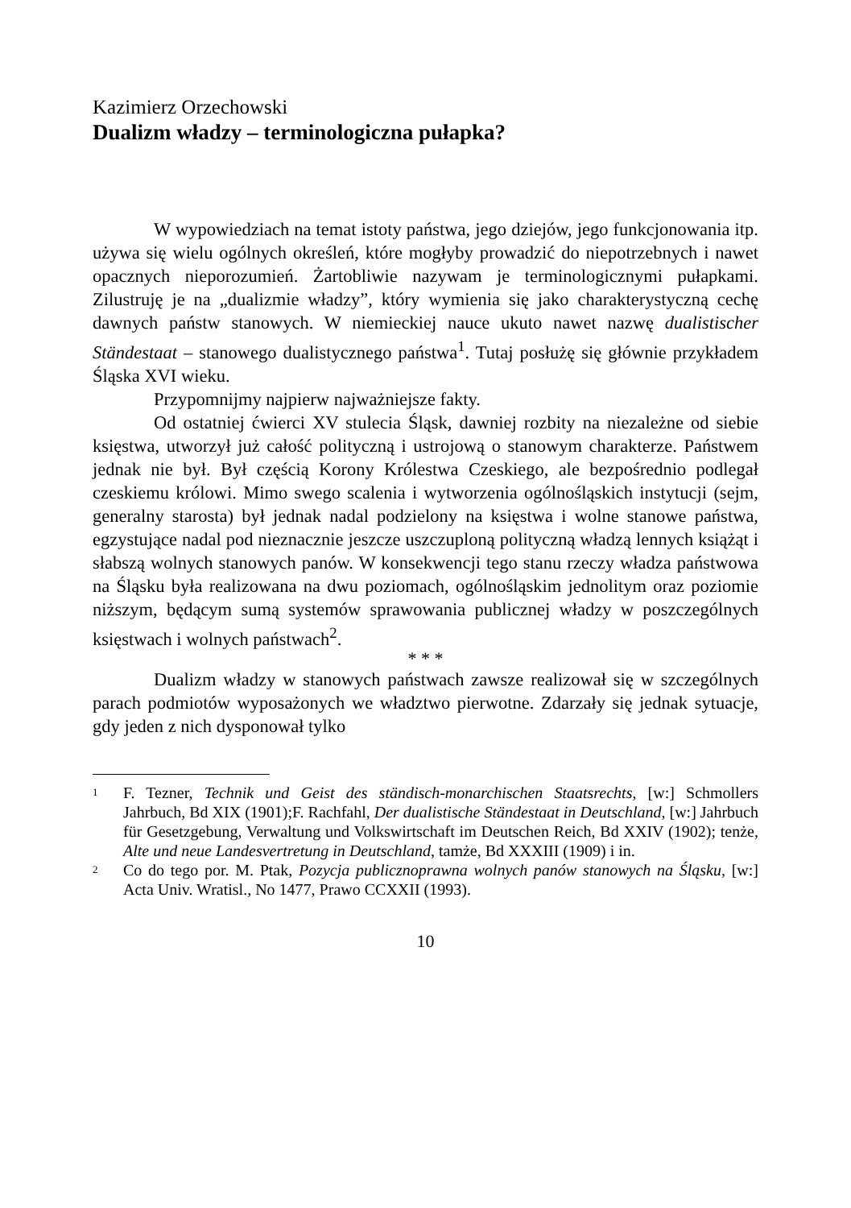Kazimierz Orzechowski
Dualizm władzy – terminologiczna pułapka?
W wypowiedziach na temat istoty państwa, jego dziejów, jego funkcjonowania itp. używa się wielu ogólnych określeń, które mogłyby prowadzić do niepotrzebnych i nawet opacznych nieporozumień. Żartobliwie nazywam je terminologicznymi pułapkami. Zilustruję je na „dualizmie władzy”, który wymienia się jako charakterystyczną cechę dawnych państw stanowych. W niemieckiej nauce ukuto nawet nazwę dualistischer Ständestaat – stanowego dualistycznego państwa<sup>1</sup>. Tutaj posłużę się głównie przykładem Śląska XVI wieku.
Przypomnijmy najpierw najważniejsze fakty.
Od ostatniej ćwierci XV stulecia Śląsk, dawniej rozbity na niezależne od siebie księstwa, utworzył już całość polityczną i ustrojową o stanowym charakterze. Państwem jednak nie był. Był częścią Korony Królestwa Czeskiego, ale bezpośrednio podlegał czeskiemu królowi. Mimo swego scalenia i wytworzenia ogólnośląskich instytucji (sejm, generalny starosta) był jednak nadal podzielony na księstwa i wolne stanowe państwa, egzystujące nadal pod nieznacznie jeszcze uszczuploną polityczną władzą lennych książąt i słabszą wolnych stanowych panów. W konsekwencji tego stanu rzeczy władza państwowa na Śląsku była realizowana na dwu poziomach, ogólnośląskim jednolitym oraz poziomie niższym, będącym sumą systemów sprawowania publicznej władzy w poszczególnych księstwach i wolnych państwach<sup>2</sup>.
* * *
Dualizm władzy w stanowych państwach zawsze realizował się w szczególnych parach podmiotów wyposażonych we władztwo pierwotne. Zdarzały się jednak sytuacje, gdy jeden z nich dysponował tylko
1 F. Tezner, Technik und Geist des ständisch-monarchischen Staatsrechts, [w:] Schmollers Jahrbuch, Bd XIX (1901);F. Rachfahl, Der dualistische Ständestaat in Deutschland, [w:] Jahrbuch für Gesetzgebung, Verwaltung und Volkswirtschaft im Deutschen Reich, Bd XXIV (1902); tenże, Alte und neue Landesvertretung in Deutschland, tamże, Bd XXXIII (1909) i in.
2 Co do tego por. M. Ptak, Pozycja publicznoprawna wolnych panów stanowych na Śląsku, [w:] Acta Univ. Wratisl., No 1477, Prawo CCXXII (1993).
10